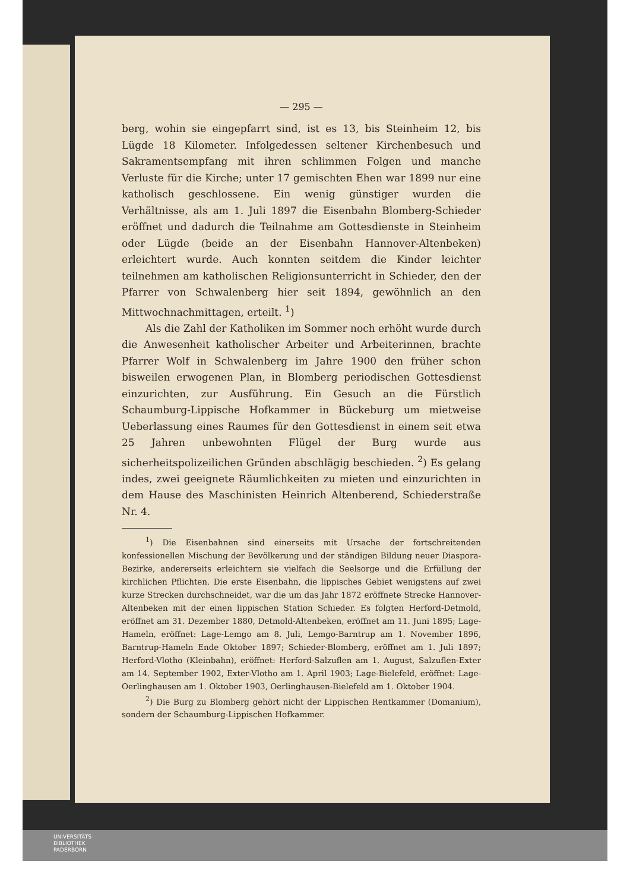— 295 —
berg, wohin sie eingepfarrt sind, ist es 13, bis Steinheim 12, bis Lügde 18 Kilometer. Infolgedessen seltener Kirchenbesuch und Sakramentsempfang mit ihren schlimmen Folgen und manche Verluste für die Kirche; unter 17 gemischten Ehen war 1899 nur eine katholisch geschlossene. Ein wenig günstiger wurden die Verhältnisse, als am 1. Juli 1897 die Eisenbahn Blomberg-Schieder eröffnet und dadurch die Teilnahme am Gottesdienste in Steinheim oder Lügde (beide an der Eisenbahn Hannover-Altenbeken) erleichtert wurde. Auch konnten seitdem die Kinder leichter teilnehmen am katholischen Religionsunterricht in Schieder, den der Pfarrer von Schwalenberg hier seit 1894, gewöhnlich an den Mittwochnachmittagen, erteilt. <sup>1</sup>)
Als die Zahl der Katholiken im Sommer noch erhöht wurde durch die Anwesenheit katholischer Arbeiter und Arbeiterinnen, brachte Pfarrer Wolf in Schwalenberg im Jahre 1900 den früher schon bisweilen erwogenen Plan, in Blomberg periodischen Gottesdienst einzurichten, zur Ausführung. Ein Gesuch an die Fürstlich Schaumburg-Lippische Hofkammer in Bückeburg um mietweise Ueberlassung eines Raumes für den Gottesdienst in einem seit etwa 25 Jahren unbewohnten Flügel der Burg wurde aus sicherheitspolizeilichen Gründen abschlägig beschieden. <sup>2</sup>) Es gelang indes, zwei geeignete Räumlichkeiten zu mieten und einzurichten in dem Hause des Maschinisten Heinrich Altenberend, Schiederstraße Nr. 4.
<sup>1</sup>) Die Eisenbahnen sind einerseits mit Ursache der fortschreitenden konfessionellen Mischung der Bevölkerung und der ständigen Bildung neuer Diaspora-Bezirke, andererseits erleichtern sie vielfach die Seelsorge und die Erfüllung der kirchlichen Pflichten. Die erste Eisenbahn, die lippisches Gebiet wenigstens auf zwei kurze Strecken durchschneidet, war die um das Jahr 1872 eröffnete Strecke Hannover-Altenbeken mit der einen lippischen Station Schieder. Es folgten Herford-Detmold, eröffnet am 31. Dezember 1880, Detmold-Altenbeken, eröffnet am 11. Juni 1895; Lage-Hameln, eröffnet: Lage-Lemgo am 8. Juli, Lemgo-Barntrup am 1. November 1896, Barntrup-Hameln Ende Oktober 1897; Schieder-Blomberg, eröffnet am 1. Juli 1897; Herford-Vlotho (Kleinbahn), eröffnet: Herford-Salzuflen am 1. August, Salzuflen-Exter am 14. September 1902, Exter-Vlotho am 1. April 1903; Lage-Bielefeld, eröffnet: Lage-Oerlinghausen am 1. Oktober 1903, Oerlinghausen-Bielefeld am 1. Oktober 1904.
<sup>2</sup>) Die Burg zu Blomberg gehört nicht der Lippischen Rentkammer (Domanium), sondern der Schaumburg-Lippischen Hofkammer.
UNIVERSITÄTS-
BIBLIOTHEK
PADERBORN